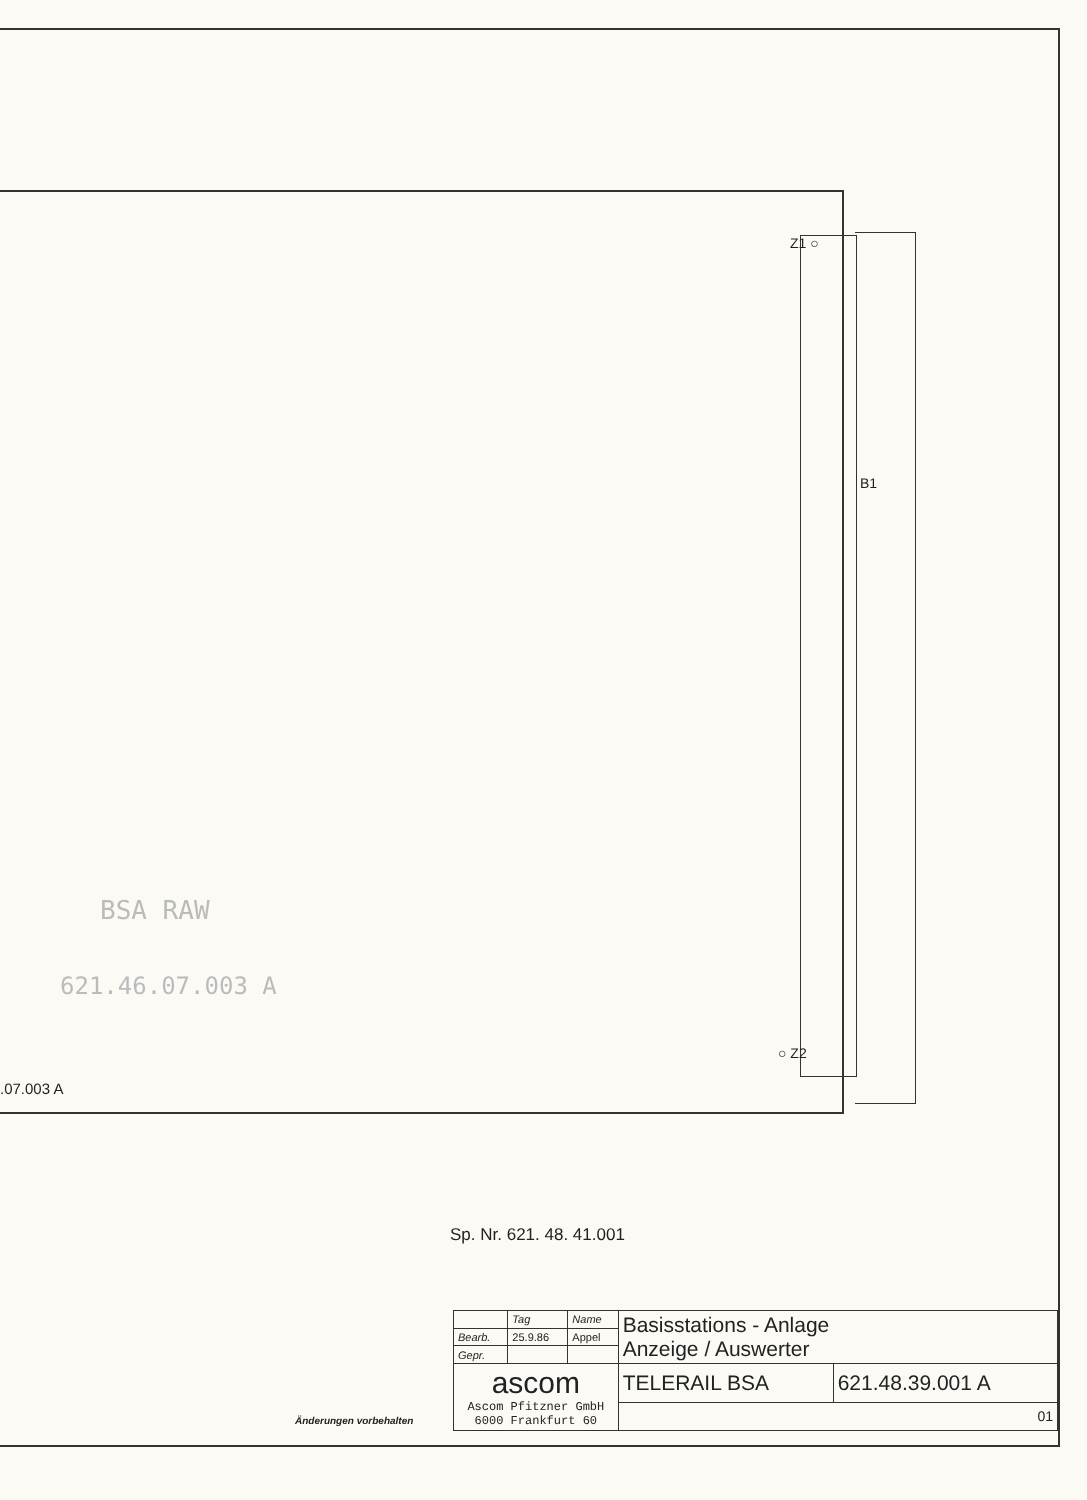Z1 ○
B1
BSA RAW
621.46.07.003 A
○ Z2
.07.003 A
Sp. Nr. 621. 48. 41.001
Änderungen vorbehalten
| | Tag | Name | Basisstations - Anlage Anzeige / Auswerter | |
| Bearb. | 25.9.86 | Appel | | |
| Gepr. | | | | |
| ascom Ascom Pfitzner GmbH 6000 Frankfurt 60 | | | TELERAIL BSA | 621.48.39.001 A |
| | | | 01 | |